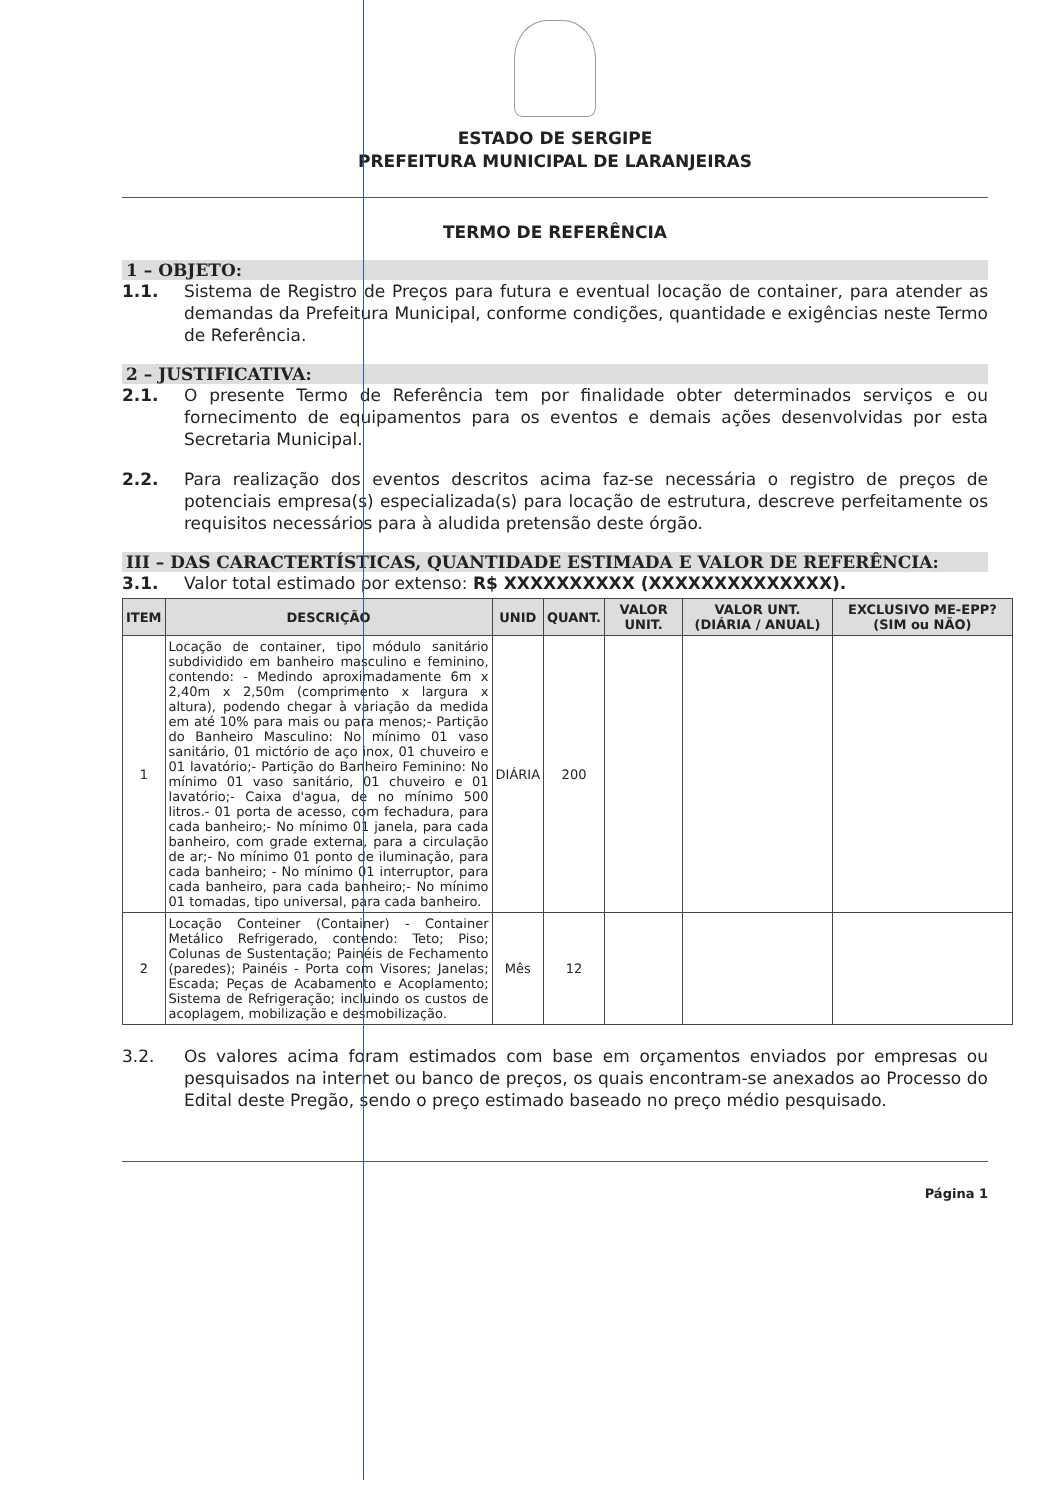ESTADO DE SERGIPE
PREFEITURA MUNICIPAL DE LARANJEIRAS
TERMO DE REFERÊNCIA
1 – OBJETO:
1.1. Sistema de Registro de Preços para futura e eventual locação de container, para atender as demandas da Prefeitura Municipal, conforme condições, quantidade e exigências neste Termo de Referência.
2 – JUSTIFICATIVA:
2.1. O presente Termo de Referência tem por finalidade obter determinados serviços e ou fornecimento de equipamentos para os eventos e demais ações desenvolvidas por esta Secretaria Municipal.
2.2. Para realização dos eventos descritos acima faz-se necessária o registro de preços de potenciais empresa(s) especializada(s) para locação de estrutura, descreve perfeitamente os requisitos necessários para à aludida pretensão deste órgão.
III – DAS CARACTERTÍSTICAS, QUANTIDADE ESTIMADA E VALOR DE REFERÊNCIA:
3.1. Valor total estimado por extenso: R$ XXXXXXXXXX (XXXXXXXXXXXXXX).
| ITEM | DESCRIÇÃO | UNID | QUANT. | VALOR UNIT. | VALOR UNT. (DIÁRIA / ANUAL) | EXCLUSIVO ME-EPP? (SIM ou NÃO) |
| --- | --- | --- | --- | --- | --- | --- |
| 1 | Locação de container, tipo módulo sanitário subdividido em banheiro masculino e feminino, contendo: - Medindo aproximadamente 6m x 2,40m x 2,50m (comprimento x largura x altura), podendo chegar à variação da medida em até 10% para mais ou para menos;- Partição do Banheiro Masculino: No mínimo 01 vaso sanitário, 01 mictório de aço inox, 01 chuveiro e 01 lavatório;- Partição do Banheiro Feminino: No mínimo 01 vaso sanitário, 01 chuveiro e 01 lavatório;- Caixa d'agua, de no mínimo 500 litros.- 01 porta de acesso, com fechadura, para cada banheiro;- No mínimo 01 janela, para cada banheiro, com grade externa, para a circulação de ar;- No mínimo 01 ponto de iluminação, para cada banheiro; - No mínimo 01 interruptor, para cada banheiro, para cada banheiro;- No mínimo 01 tomadas, tipo universal, para cada banheiro. | DIÁRIA | 200 | | | |
| 2 | Locação Conteiner (Container) - Container Metálico Refrigerado, contendo: Teto; Piso; Colunas de Sustentação; Painéis de Fechamento (paredes); Painéis - Porta com Visores; Janelas; Escada; Peças de Acabamento e Acoplamento; Sistema de Refrigeração; incluindo os custos de acoplagem, mobilização e desmobilização. | Mês | 12 | | | |
3.2. Os valores acima foram estimados com base em orçamentos enviados por empresas ou pesquisados na internet ou banco de preços, os quais encontram-se anexados ao Processo do Edital deste Pregão, sendo o preço estimado baseado no preço médio pesquisado.
Página 1